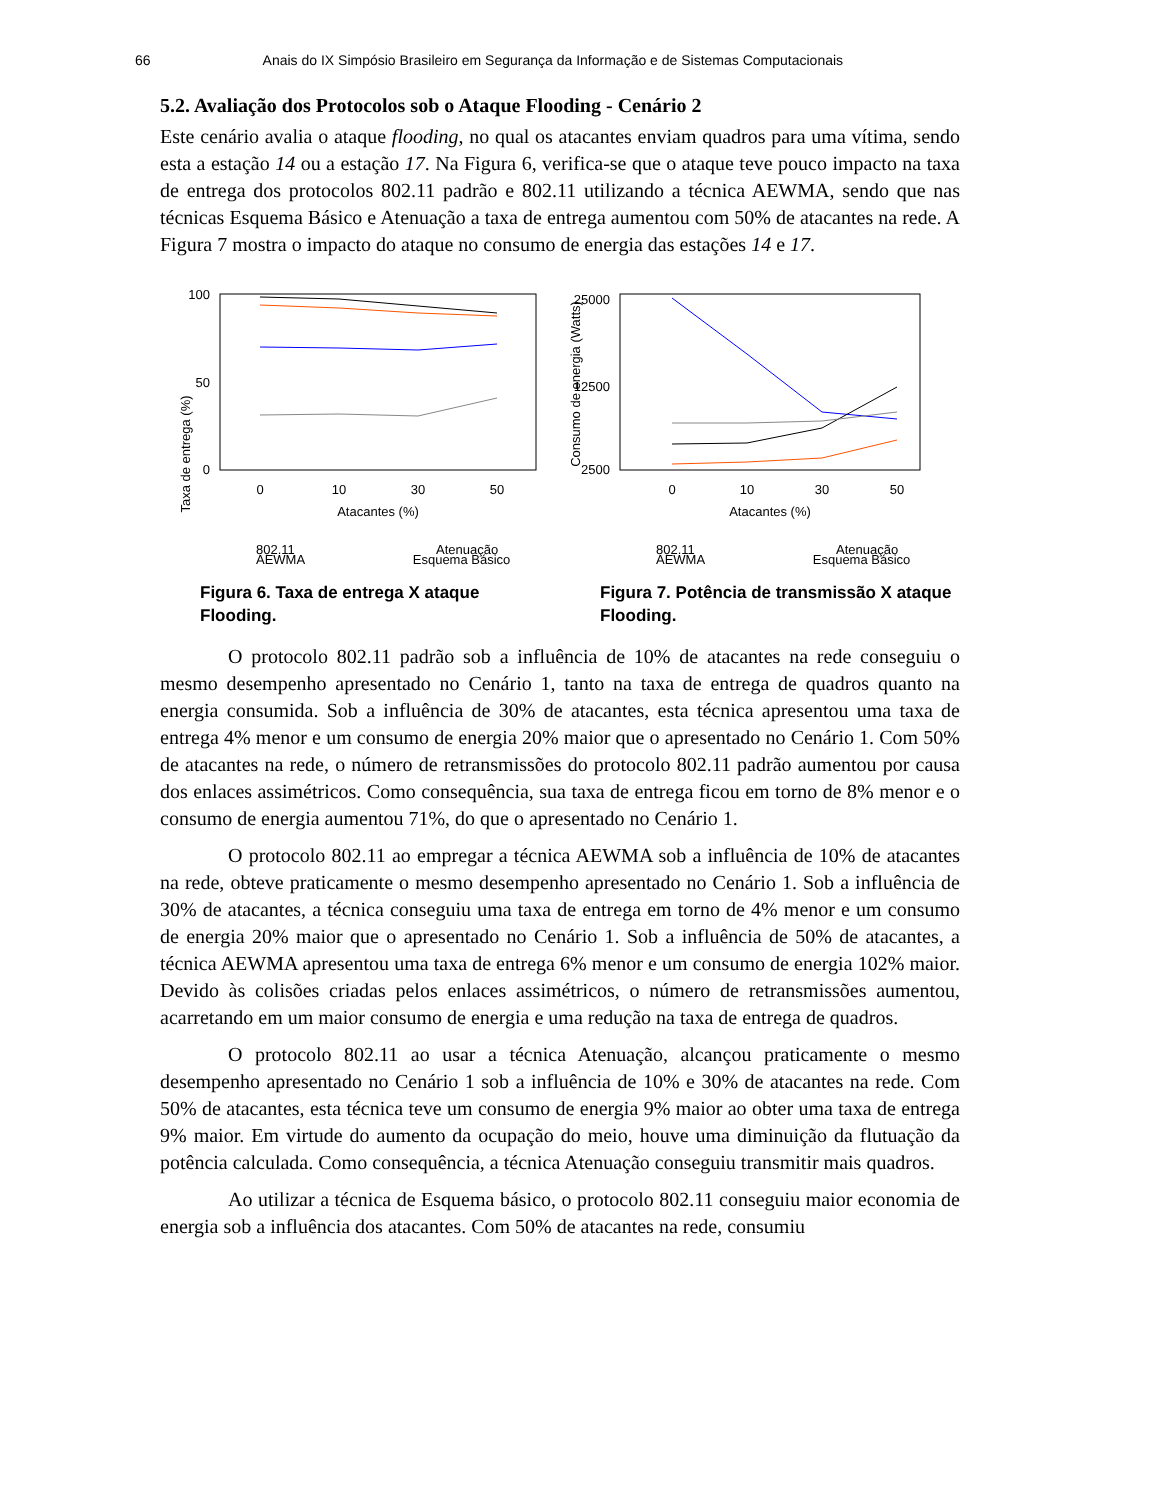66 Anais do IX Simpósio Brasileiro em Segurança da Informação e de Sistemas Computacionais
5.2. Avaliação dos Protocolos sob o Ataque Flooding - Cenário 2
Este cenário avalia o ataque flooding, no qual os atacantes enviam quadros para uma vítima, sendo esta a estação 14 ou a estação 17. Na Figura 6, verifica-se que o ataque teve pouco impacto na taxa de entrega dos protocolos 802.11 padrão e 802.11 utilizando a técnica AEWMA, sendo que nas técnicas Esquema Básico e Atenuação a taxa de entrega aumentou com 50% de atacantes na rede. A Figura 7 mostra o impacto do ataque no consumo de energia das estações 14 e 17.
Taxa de entrega (%)
100
50
0
0
10
30
50
Atacantes (%)
802.11
Atenuação
AEWMA Esquema Básico
Figura 6. Taxa de entrega X ataque Flooding.
Consumo de energia (Watts)
25000
12500
2500
0
10
30
50
Atacantes (%)
802.11
Atenuação
AEWMA Esquema Básico
Figura 7. Potência de transmissão X ataque Flooding.
O protocolo 802.11 padrão sob a influência de 10% de atacantes na rede conseguiu o mesmo desempenho apresentado no Cenário 1, tanto na taxa de entrega de quadros quanto na energia consumida. Sob a influência de 30% de atacantes, esta técnica apresentou uma taxa de entrega 4% menor e um consumo de energia 20% maior que o apresentado no Cenário 1. Com 50% de atacantes na rede, o número de retransmissões do protocolo 802.11 padrão aumentou por causa dos enlaces assimétricos. Como consequência, sua taxa de entrega ficou em torno de 8% menor e o consumo de energia aumentou 71%, do que o apresentado no Cenário 1.
O protocolo 802.11 ao empregar a técnica AEWMA sob a influência de 10% de atacantes na rede, obteve praticamente o mesmo desempenho apresentado no Cenário 1. Sob a influência de 30% de atacantes, a técnica conseguiu uma taxa de entrega em torno de 4% menor e um consumo de energia 20% maior que o apresentado no Cenário 1. Sob a influência de 50% de atacantes, a técnica AEWMA apresentou uma taxa de entrega 6% menor e um consumo de energia 102% maior. Devido às colisões criadas pelos enlaces assimétricos, o número de retransmissões aumentou, acarretando em um maior consumo de energia e uma redução na taxa de entrega de quadros.
O protocolo 802.11 ao usar a técnica Atenuação, alcançou praticamente o mesmo desempenho apresentado no Cenário 1 sob a influência de 10% e 30% de atacantes na rede. Com 50% de atacantes, esta técnica teve um consumo de energia 9% maior ao obter uma taxa de entrega 9% maior. Em virtude do aumento da ocupação do meio, houve uma diminuição da flutuação da potência calculada. Como consequência, a técnica Atenuação conseguiu transmitir mais quadros.
Ao utilizar a técnica de Esquema básico, o protocolo 802.11 conseguiu maior economia de energia sob a influência dos atacantes. Com 50% de atacantes na rede, consumiu